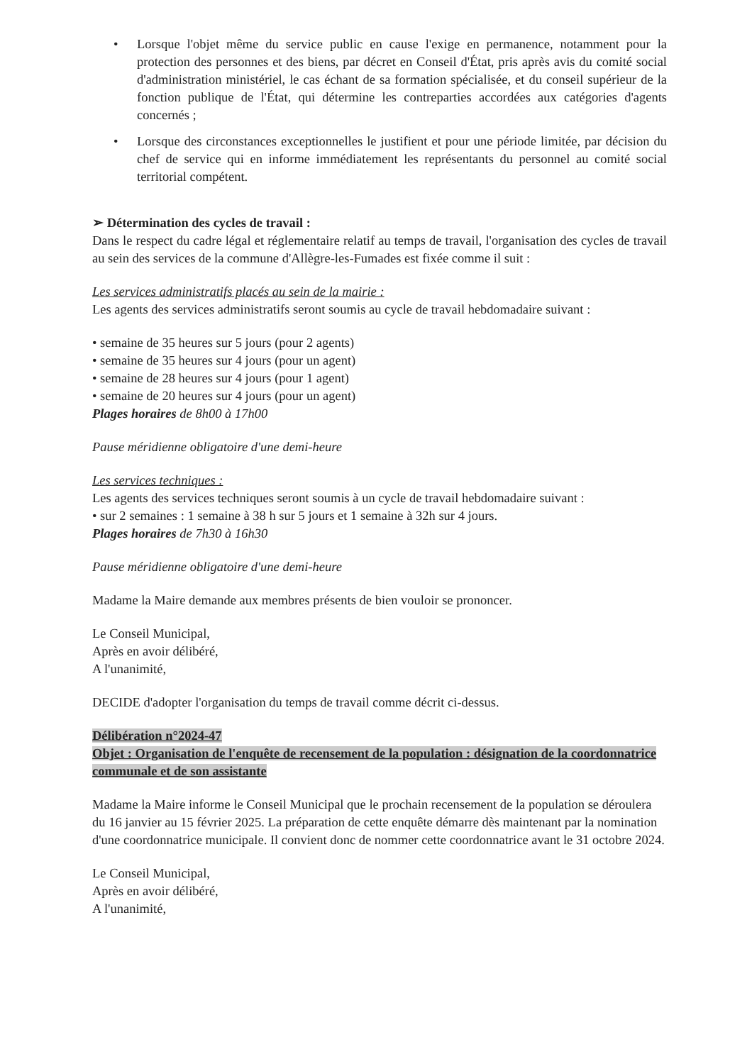• Lorsque l'objet même du service public en cause l'exige en permanence, notamment pour la protection des personnes et des biens, par décret en Conseil d'État, pris après avis du comité social d'administration ministériel, le cas échant de sa formation spécialisée, et du conseil supérieur de la fonction publique de l'État, qui détermine les contreparties accordées aux catégories d'agents concernés ;
• Lorsque des circonstances exceptionnelles le justifient et pour une période limitée, par décision du chef de service qui en informe immédiatement les représentants du personnel au comité social territorial compétent.
➢ Détermination des cycles de travail :
Dans le respect du cadre légal et réglementaire relatif au temps de travail, l'organisation des cycles de travail au sein des services de la commune d'Allègre-les-Fumades est fixée comme il suit :
Les services administratifs placés au sein de la mairie :
Les agents des services administratifs seront soumis au cycle de travail hebdomadaire suivant :
• semaine de 35 heures sur 5 jours (pour 2 agents)
• semaine de 35 heures sur 4 jours (pour un agent)
• semaine de 28 heures sur 4 jours (pour 1 agent)
• semaine de 20 heures sur 4 jours (pour un agent)
Plages horaires de 8h00 à 17h00
Pause méridienne obligatoire d'une demi-heure
Les services techniques :
Les agents des services techniques seront soumis à un cycle de travail hebdomadaire suivant :
• sur 2 semaines : 1 semaine à 38 h sur 5 jours et 1 semaine à 32h sur 4 jours.
Plages horaires de 7h30 à 16h30
Pause méridienne obligatoire d'une demi-heure
Madame la Maire demande aux membres présents de bien vouloir se prononcer.
Le Conseil Municipal,
Après en avoir délibéré,
A l'unanimité,
DECIDE d'adopter l'organisation du temps de travail comme décrit ci-dessus.
Délibération n°2024-47
Objet : Organisation de l'enquête de recensement de la population : désignation de la coordonnatrice communale et de son assistante
Madame la Maire informe le Conseil Municipal que le prochain recensement de la population se déroulera du 16 janvier au 15 février 2025. La préparation de cette enquête démarre dès maintenant par la nomination d'une coordonnatrice municipale. Il convient donc de nommer cette coordonnatrice avant le 31 octobre 2024.
Le Conseil Municipal,
Après en avoir délibéré,
A l'unanimité,